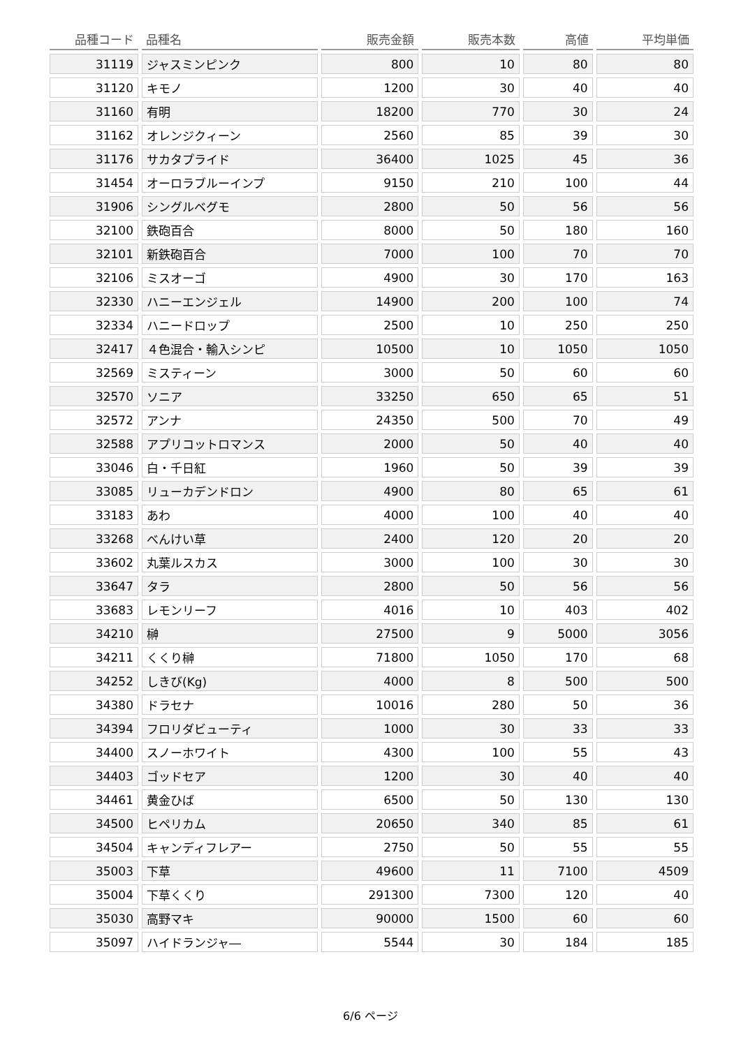| 品種コード | 品種名 | 販売金額 | 販売本数 | 高値 | 平均単価 |
| --- | --- | --- | --- | --- | --- |
| 31119 | ジャスミンピンク | 800 | 10 | 80 | 80 |
| 31120 | キモノ | 1200 | 30 | 40 | 40 |
| 31160 | 有明 | 18200 | 770 | 30 | 24 |
| 31162 | オレンジクィーン | 2560 | 85 | 39 | 30 |
| 31176 | サカタプライド | 36400 | 1025 | 45 | 36 |
| 31454 | オーロラブルーインプ | 9150 | 210 | 100 | 44 |
| 31906 | シングルベグモ | 2800 | 50 | 56 | 56 |
| 32100 | 鉄砲百合 | 8000 | 50 | 180 | 160 |
| 32101 | 新鉄砲百合 | 7000 | 100 | 70 | 70 |
| 32106 | ミスオーゴ | 4900 | 30 | 170 | 163 |
| 32330 | ハニーエンジェル | 14900 | 200 | 100 | 74 |
| 32334 | ハニードロップ | 2500 | 10 | 250 | 250 |
| 32417 | ４色混合・輸入シンピ | 10500 | 10 | 1050 | 1050 |
| 32569 | ミスティーン | 3000 | 50 | 60 | 60 |
| 32570 | ソニア | 33250 | 650 | 65 | 51 |
| 32572 | アンナ | 24350 | 500 | 70 | 49 |
| 32588 | アプリコットロマンス | 2000 | 50 | 40 | 40 |
| 33046 | 白・千日紅 | 1960 | 50 | 39 | 39 |
| 33085 | リューカデンドロン | 4900 | 80 | 65 | 61 |
| 33183 | あわ | 4000 | 100 | 40 | 40 |
| 33268 | べんけい草 | 2400 | 120 | 20 | 20 |
| 33602 | 丸葉ルスカス | 3000 | 100 | 30 | 30 |
| 33647 | タラ | 2800 | 50 | 56 | 56 |
| 33683 | レモンリーフ | 4016 | 10 | 403 | 402 |
| 34210 | 榊 | 27500 | 9 | 5000 | 3056 |
| 34211 | くくり榊 | 71800 | 1050 | 170 | 68 |
| 34252 | しきび(Kg) | 4000 | 8 | 500 | 500 |
| 34380 | ドラセナ | 10016 | 280 | 50 | 36 |
| 34394 | フロリダビューティ | 1000 | 30 | 33 | 33 |
| 34400 | スノーホワイト | 4300 | 100 | 55 | 43 |
| 34403 | ゴッドセア | 1200 | 30 | 40 | 40 |
| 34461 | 黄金ひば | 6500 | 50 | 130 | 130 |
| 34500 | ヒペリカム | 20650 | 340 | 85 | 61 |
| 34504 | キャンディフレアー | 2750 | 50 | 55 | 55 |
| 35003 | 下草 | 49600 | 11 | 7100 | 4509 |
| 35004 | 下草くくり | 291300 | 7300 | 120 | 40 |
| 35030 | 高野マキ | 90000 | 1500 | 60 | 60 |
| 35097 | ハイドランジャ― | 5544 | 30 | 184 | 185 |
6/6 ページ